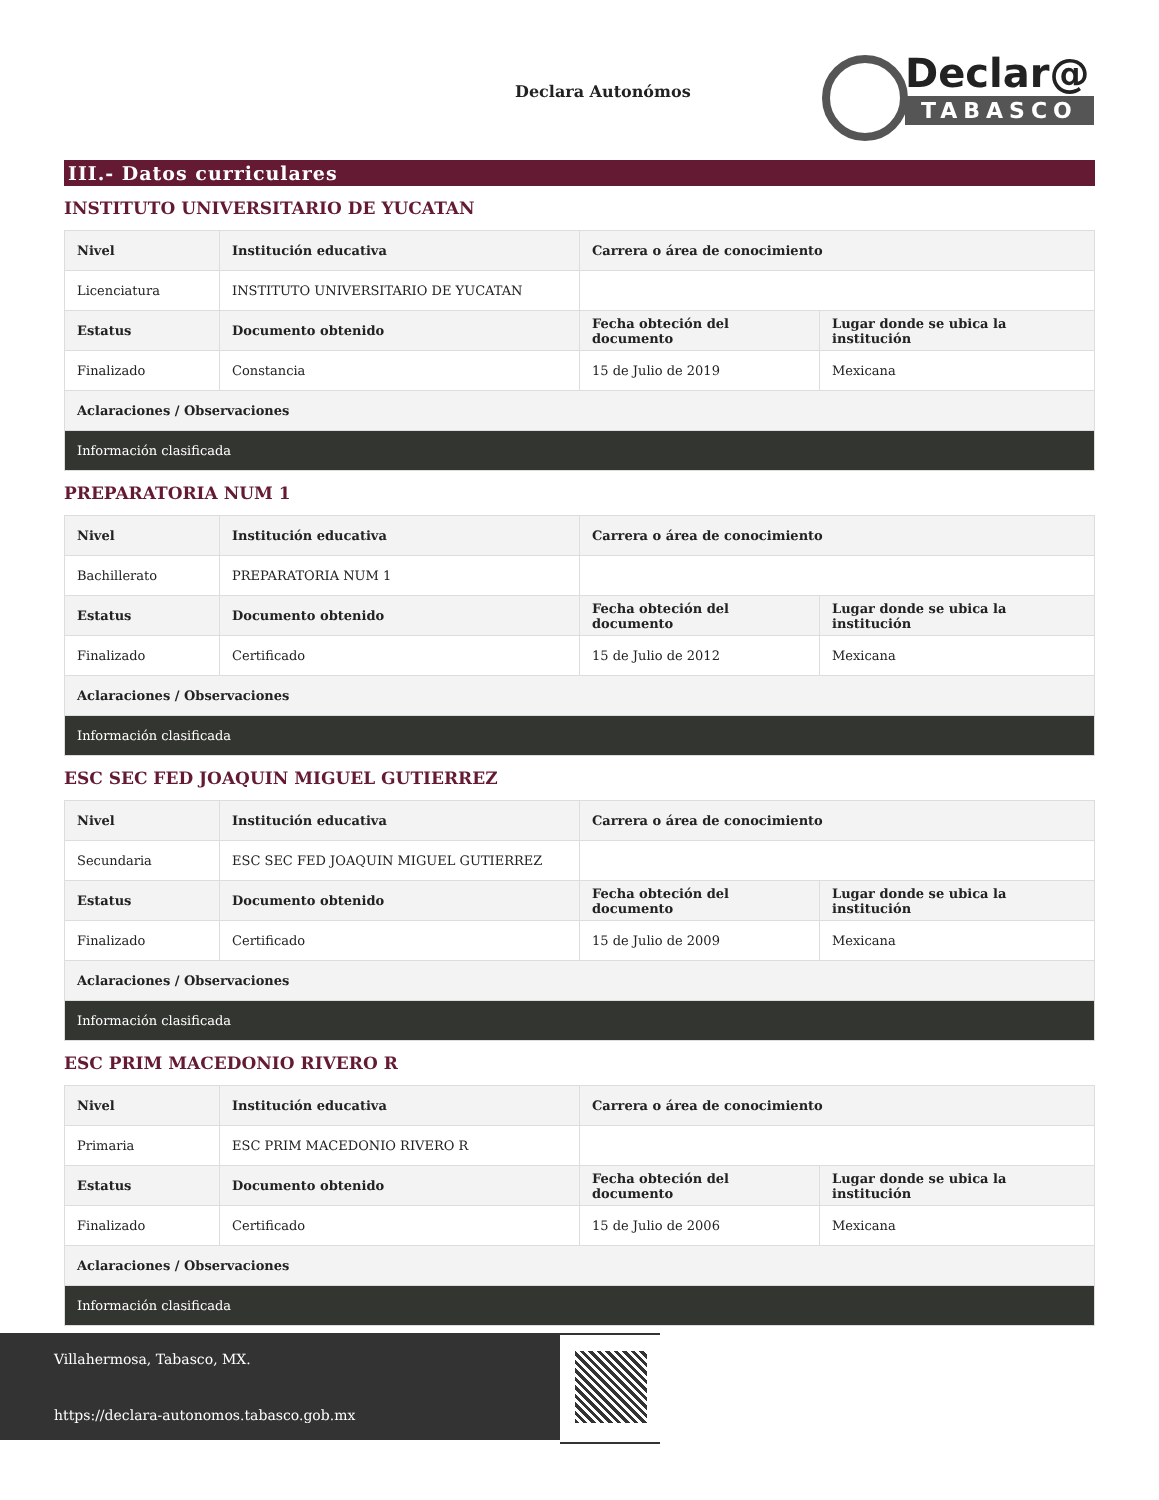Declara Autonómos
Declar@
TABASCO
III.- Datos curriculares
INSTITUTO UNIVERSITARIO DE YUCATAN
| Nivel | Institución educativa | Carrera o área de conocimiento | |
| --- | --- | --- | --- |
| Licenciatura | INSTITUTO UNIVERSITARIO DE YUCATAN | | |
| Estatus | Documento obtenido | Fecha obteción del documento | Lugar donde se ubica la institución |
| Finalizado | Constancia | 15 de Julio de 2019 | Mexicana |
| Aclaraciones / Observaciones | | | |
| Información clasificada | | | |
PREPARATORIA NUM 1
| Nivel | Institución educativa | Carrera o área de conocimiento | |
| --- | --- | --- | --- |
| Bachillerato | PREPARATORIA NUM 1 | | |
| Estatus | Documento obtenido | Fecha obteción del documento | Lugar donde se ubica la institución |
| Finalizado | Certificado | 15 de Julio de 2012 | Mexicana |
| Aclaraciones / Observaciones | | | |
| Información clasificada | | | |
ESC SEC FED JOAQUIN MIGUEL GUTIERREZ
| Nivel | Institución educativa | Carrera o área de conocimiento | |
| --- | --- | --- | --- |
| Secundaria | ESC SEC FED JOAQUIN MIGUEL GUTIERREZ | | |
| Estatus | Documento obtenido | Fecha obteción del documento | Lugar donde se ubica la institución |
| Finalizado | Certificado | 15 de Julio de 2009 | Mexicana |
| Aclaraciones / Observaciones | | | |
| Información clasificada | | | |
ESC PRIM MACEDONIO RIVERO R
| Nivel | Institución educativa | Carrera o área de conocimiento | |
| --- | --- | --- | --- |
| Primaria | ESC PRIM MACEDONIO RIVERO R | | |
| Estatus | Documento obtenido | Fecha obteción del documento | Lugar donde se ubica la institución |
| Finalizado | Certificado | 15 de Julio de 2006 | Mexicana |
| Aclaraciones / Observaciones | | | |
| Información clasificada | | | |
Villahermosa, Tabasco, MX.
https://declara-autonomos.tabasco.gob.mx